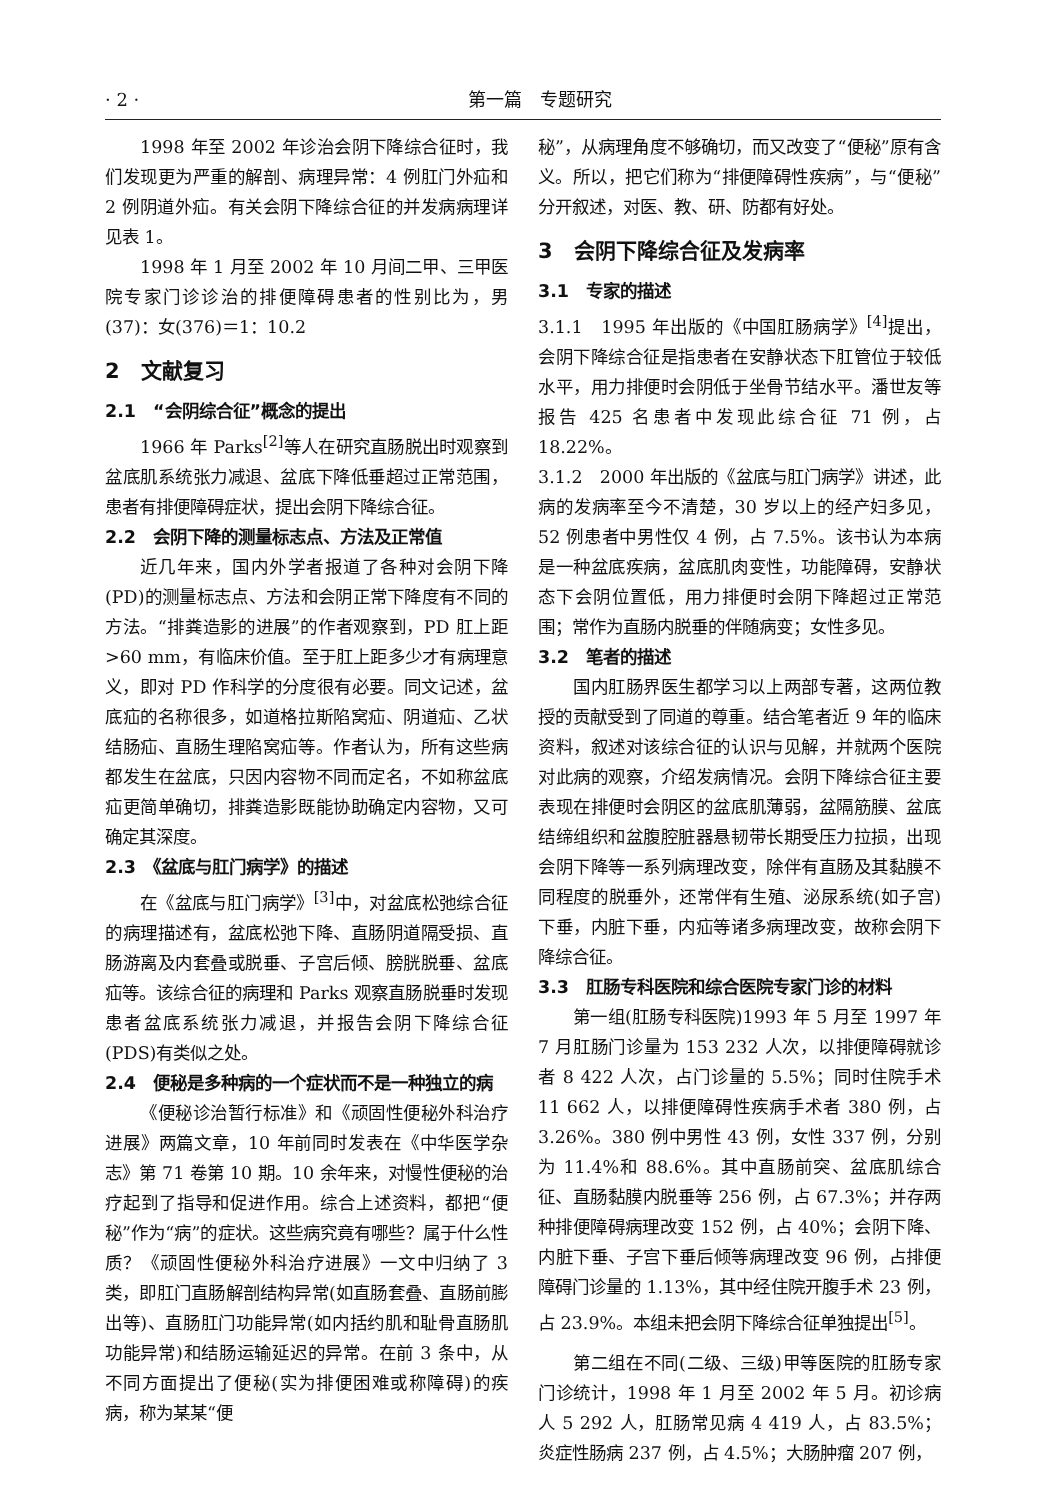· 2 · 第一篇　专题研究
1998 年至 2002 年诊治会阴下降综合征时，我们发现更为严重的解剖、病理异常：4 例肛门外疝和 2 例阴道外疝。有关会阴下降综合征的并发病病理详见表 1。
1998 年 1 月至 2002 年 10 月间二甲、三甲医院专家门诊诊治的排便障碍患者的性别比为，男(37)：女(376)＝1：10.2
2　文献复习
2.1　“会阴综合征”概念的提出
1966 年 Parks<sup>[2]</sup>等人在研究直肠脱出时观察到盆底肌系统张力减退、盆底下降低垂超过正常范围，患者有排便障碍症状，提出会阴下降综合征。
2.2　会阴下降的测量标志点、方法及正常值
近几年来，国内外学者报道了各种对会阴下降(PD)的测量标志点、方法和会阴正常下降度有不同的方法。“排粪造影的进展”的作者观察到，PD 肛上距>60 mm，有临床价值。至于肛上距多少才有病理意义，即对 PD 作科学的分度很有必要。同文记述，盆底疝的名称很多，如道格拉斯陷窝疝、阴道疝、乙状结肠疝、直肠生理陷窝疝等。作者认为，所有这些病都发生在盆底，只因内容物不同而定名，不如称盆底疝更简单确切，排粪造影既能协助确定内容物，又可确定其深度。
2.3　《盆底与肛门病学》的描述
在《盆底与肛门病学》<sup>[3]</sup>中，对盆底松弛综合征的病理描述有，盆底松弛下降、直肠阴道隔受损、直肠游离及内套叠或脱垂、子宫后倾、膀胱脱垂、盆底疝等。该综合征的病理和 Parks 观察直肠脱垂时发现患者盆底系统张力减退，并报告会阴下降综合征(PDS)有类似之处。
2.4　便秘是多种病的一个症状而不是一种独立的病
《便秘诊治暂行标准》和《顽固性便秘外科治疗进展》两篇文章，10 年前同时发表在《中华医学杂志》第 71 卷第 10 期。10 余年来，对慢性便秘的治疗起到了指导和促进作用。综合上述资料，都把“便秘”作为“病”的症状。这些病究竟有哪些？属于什么性质？《顽固性便秘外科治疗进展》一文中归纳了 3 类，即肛门直肠解剖结构异常(如直肠套叠、直肠前膨出等)、直肠肛门功能异常(如内括约肌和耻骨直肠肌功能异常)和结肠运输延迟的异常。在前 3 条中，从不同方面提出了便秘(实为排便困难或称障碍)的疾病，称为某某“便
秘”，从病理角度不够确切，而又改变了“便秘”原有含义。所以，把它们称为“排便障碍性疾病”，与“便秘”分开叙述，对医、教、研、防都有好处。
3　会阴下降综合征及发病率
3.1　专家的描述
3.1.1　1995 年出版的《中国肛肠病学》<sup>[4]</sup>提出，会阴下降综合征是指患者在安静状态下肛管位于较低水平，用力排便时会阴低于坐骨节结水平。潘世友等报告 425 名患者中发现此综合征 71 例，占 18.22%。
3.1.2　2000 年出版的《盆底与肛门病学》讲述，此病的发病率至今不清楚，30 岁以上的经产妇多见，52 例患者中男性仅 4 例，占 7.5%。该书认为本病是一种盆底疾病，盆底肌肉变性，功能障碍，安静状态下会阴位置低，用力排便时会阴下降超过正常范围；常作为直肠内脱垂的伴随病变；女性多见。
3.2　笔者的描述
国内肛肠界医生都学习以上两部专著，这两位教授的贡献受到了同道的尊重。结合笔者近 9 年的临床资料，叙述对该综合征的认识与见解，并就两个医院对此病的观察，介绍发病情况。会阴下降综合征主要表现在排便时会阴区的盆底肌薄弱，盆隔筋膜、盆底结缔组织和盆腹腔脏器悬韧带长期受压力拉损，出现会阴下降等一系列病理改变，除伴有直肠及其黏膜不同程度的脱垂外，还常伴有生殖、泌尿系统(如子宫)下垂，内脏下垂，内疝等诸多病理改变，故称会阴下降综合征。
3.3　肛肠专科医院和综合医院专家门诊的材料
第一组(肛肠专科医院)1993 年 5 月至 1997 年 7 月肛肠门诊量为 153 232 人次，以排便障碍就诊者 8 422 人次，占门诊量的 5.5%；同时住院手术 11 662 人，以排便障碍性疾病手术者 380 例，占 3.26%。380 例中男性 43 例，女性 337 例，分别为 11.4%和 88.6%。其中直肠前突、盆底肌综合征、直肠黏膜内脱垂等 256 例，占 67.3%；并存两种排便障碍病理改变 152 例，占 40%；会阴下降、内脏下垂、子宫下垂后倾等病理改变 96 例，占排便障碍门诊量的 1.13%，其中经住院开腹手术 23 例，占 23.9%。本组未把会阴下降综合征单独提出<sup>[5]</sup>。
第二组在不同(二级、三级)甲等医院的肛肠专家门诊统计，1998 年 1 月至 2002 年 5 月。初诊病人 5 292 人，肛肠常见病 4 419 人，占 83.5%；炎症性肠病 237 例，占 4.5%；大肠肿瘤 207 例，